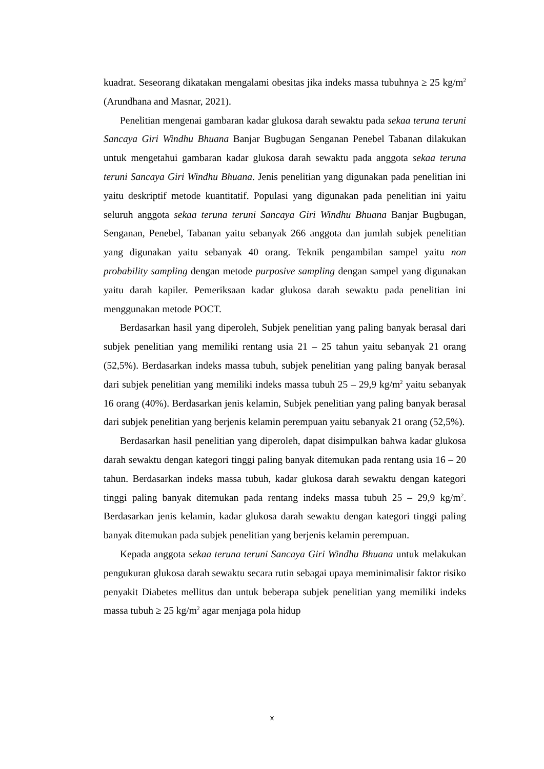kuadrat. Seseorang dikatakan mengalami obesitas jika indeks massa tubuhnya ≥ 25 kg/m<sup>2</sup> (Arundhana and Masnar, 2021).
Penelitian mengenai gambaran kadar glukosa darah sewaktu pada sekaa teruna teruni Sancaya Giri Windhu Bhuana Banjar Bugbugan Senganan Penebel Tabanan dilakukan untuk mengetahui gambaran kadar glukosa darah sewaktu pada anggota sekaa teruna teruni Sancaya Giri Windhu Bhuana. Jenis penelitian yang digunakan pada penelitian ini yaitu deskriptif metode kuantitatif. Populasi yang digunakan pada penelitian ini yaitu seluruh anggota sekaa teruna teruni Sancaya Giri Windhu Bhuana Banjar Bugbugan, Senganan, Penebel, Tabanan yaitu sebanyak 266 anggota dan jumlah subjek penelitian yang digunakan yaitu sebanyak 40 orang. Teknik pengambilan sampel yaitu non probability sampling dengan metode purposive sampling dengan sampel yang digunakan yaitu darah kapiler. Pemeriksaan kadar glukosa darah sewaktu pada penelitian ini menggunakan metode POCT.
Berdasarkan hasil yang diperoleh, Subjek penelitian yang paling banyak berasal dari subjek penelitian yang memiliki rentang usia 21 – 25 tahun yaitu sebanyak 21 orang (52,5%). Berdasarkan indeks massa tubuh, subjek penelitian yang paling banyak berasal dari subjek penelitian yang memiliki indeks massa tubuh 25 – 29,9 kg/m<sup>2</sup> yaitu sebanyak 16 orang (40%). Berdasarkan jenis kelamin, Subjek penelitian yang paling banyak berasal dari subjek penelitian yang berjenis kelamin perempuan yaitu sebanyak 21 orang (52,5%).
Berdasarkan hasil penelitian yang diperoleh, dapat disimpulkan bahwa kadar glukosa darah sewaktu dengan kategori tinggi paling banyak ditemukan pada rentang usia 16 – 20 tahun. Berdasarkan indeks massa tubuh, kadar glukosa darah sewaktu dengan kategori tinggi paling banyak ditemukan pada rentang indeks massa tubuh 25 – 29,9 kg/m<sup>2</sup>. Berdasarkan jenis kelamin, kadar glukosa darah sewaktu dengan kategori tinggi paling banyak ditemukan pada subjek penelitian yang berjenis kelamin perempuan.
Kepada anggota sekaa teruna teruni Sancaya Giri Windhu Bhuana untuk melakukan pengukuran glukosa darah sewaktu secara rutin sebagai upaya meminimalisir faktor risiko penyakit Diabetes mellitus dan untuk beberapa subjek penelitian yang memiliki indeks massa tubuh ≥ 25 kg/m<sup>2</sup> agar menjaga pola hidup
x